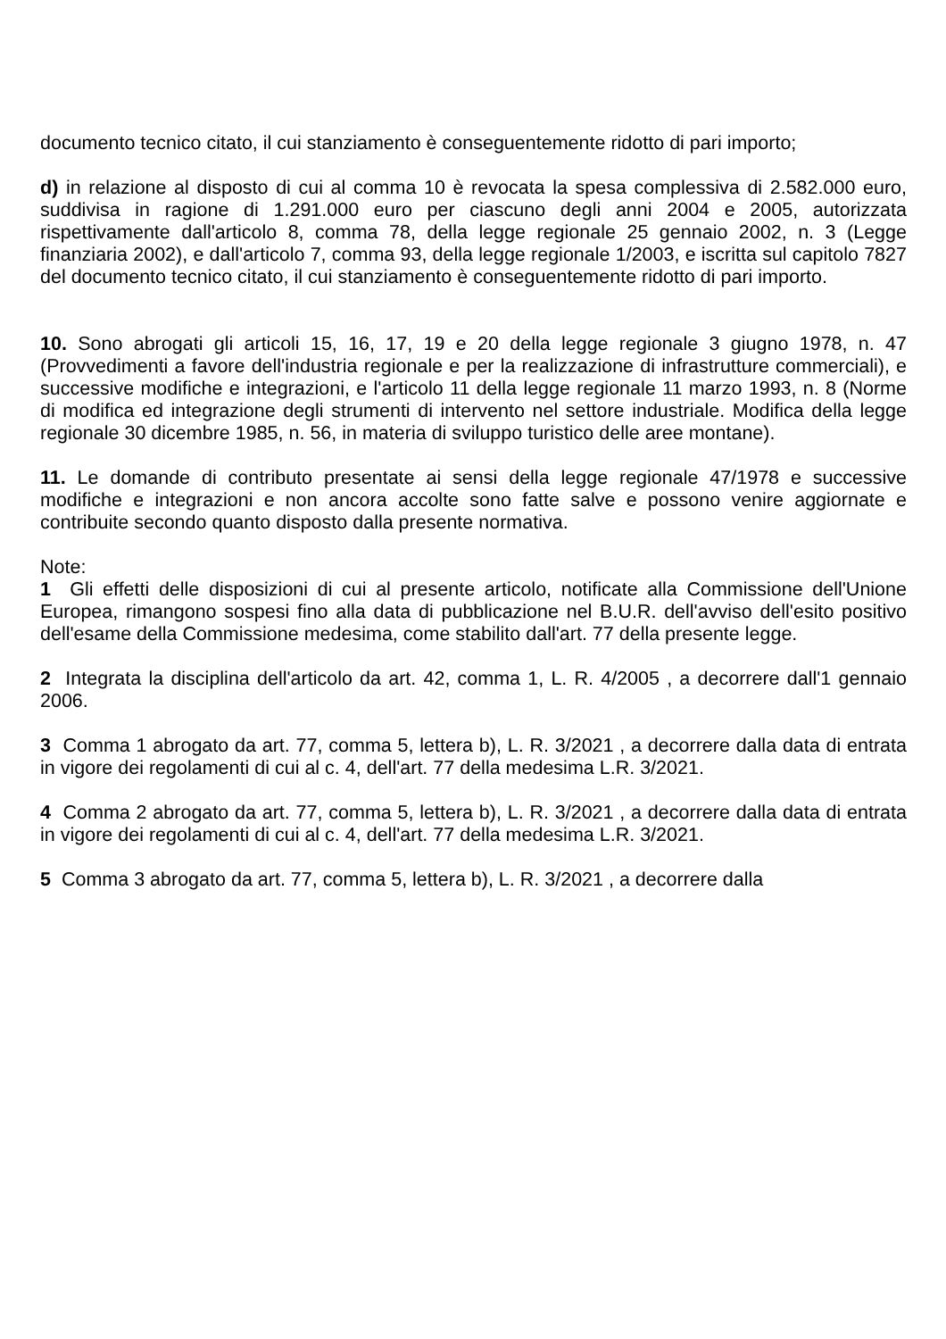documento tecnico citato, il cui stanziamento è conseguentemente ridotto di pari importo;
d) in relazione al disposto di cui al comma 10 è revocata la spesa complessiva di 2.582.000 euro, suddivisa in ragione di 1.291.000 euro per ciascuno degli anni 2004 e 2005, autorizzata rispettivamente dall'articolo 8, comma 78, della legge regionale 25 gennaio 2002, n. 3 (Legge finanziaria 2002), e dall'articolo 7, comma 93, della legge regionale 1/2003, e iscritta sul capitolo 7827 del documento tecnico citato, il cui stanziamento è conseguentemente ridotto di pari importo.
10. Sono abrogati gli articoli 15, 16, 17, 19 e 20 della legge regionale 3 giugno 1978, n. 47 (Provvedimenti a favore dell'industria regionale e per la realizzazione di infrastrutture commerciali), e successive modifiche e integrazioni, e l'articolo 11 della legge regionale 11 marzo 1993, n. 8 (Norme di modifica ed integrazione degli strumenti di intervento nel settore industriale. Modifica della legge regionale 30 dicembre 1985, n. 56, in materia di sviluppo turistico delle aree montane).
11. Le domande di contributo presentate ai sensi della legge regionale 47/1978 e successive modifiche e integrazioni e non ancora accolte sono fatte salve e possono venire aggiornate e contribuite secondo quanto disposto dalla presente normativa.
Note:
1 Gli effetti delle disposizioni di cui al presente articolo, notificate alla Commissione dell'Unione Europea, rimangono sospesi fino alla data di pubblicazione nel B.U.R. dell'avviso dell'esito positivo dell'esame della Commissione medesima, come stabilito dall'art. 77 della presente legge.
2 Integrata la disciplina dell'articolo da art. 42, comma 1, L. R. 4/2005 , a decorrere dall'1 gennaio 2006.
3 Comma 1 abrogato da art. 77, comma 5, lettera b), L. R. 3/2021 , a decorrere dalla data di entrata in vigore dei regolamenti di cui al c. 4, dell'art. 77 della medesima L.R. 3/2021.
4 Comma 2 abrogato da art. 77, comma 5, lettera b), L. R. 3/2021 , a decorrere dalla data di entrata in vigore dei regolamenti di cui al c. 4, dell'art. 77 della medesima L.R. 3/2021.
5 Comma 3 abrogato da art. 77, comma 5, lettera b), L. R. 3/2021 , a decorrere dalla